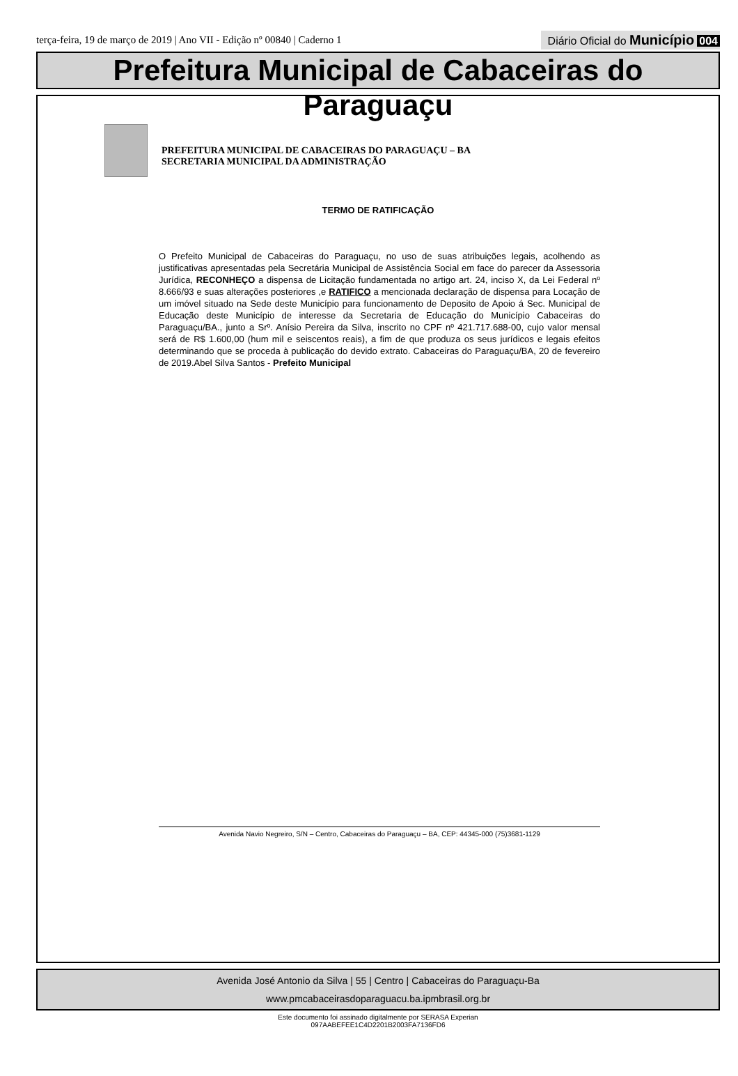terça-feira, 19 de março de 2019 | Ano VII - Edição nº 00840 | Caderno 1
Diário Oficial do Município 004
Prefeitura Municipal de Cabaceiras do Paraguaçu
PREFEITURA MUNICIPAL DE CABACEIRAS DO PARAGUAÇU – BA
SECRETARIA MUNICIPAL DA ADMINISTRAÇÃO
TERMO DE RATIFICAÇÃO
O Prefeito Municipal de Cabaceiras do Paraguaçu, no uso de suas atribuições legais, acolhendo as justificativas apresentadas pela Secretária Municipal de Assistência Social em face do parecer da Assessoria Jurídica, RECONHEÇO a dispensa de Licitação fundamentada no artigo art. 24, inciso X, da Lei Federal nº 8.666/93 e suas alterações posteriores ,e RATIFICO a mencionada declaração de dispensa para Locação de um imóvel situado na Sede deste Município para funcionamento de Deposito de Apoio á Sec. Municipal de Educação deste Município de interesse da Secretaria de Educação do Município Cabaceiras do Paraguaçu/BA., junto a Srº. Anísio Pereira da Silva, inscrito no CPF nº 421.717.688-00, cujo valor mensal será de R$ 1.600,00 (hum mil e seiscentos reais), a fim de que produza os seus jurídicos e legais efeitos determinando que se proceda à publicação do devido extrato. Cabaceiras do Paraguaçu/BA, 20 de fevereiro de 2019.Abel Silva Santos - Prefeito Municipal
Avenida Navio Negreiro, S/N – Centro, Cabaceiras do Paraguaçu – BA, CEP: 44345-000 (75)3681-1129
Avenida José Antonio da Silva | 55 | Centro | Cabaceiras do Paraguaçu-Ba
www.pmcabaceirasdoparaguacu.ba.ipmbrasil.org.br
Este documento foi assinado digitalmente por SERASA Experian
097AABEFEE1C4D2201B2003FA7136FD6